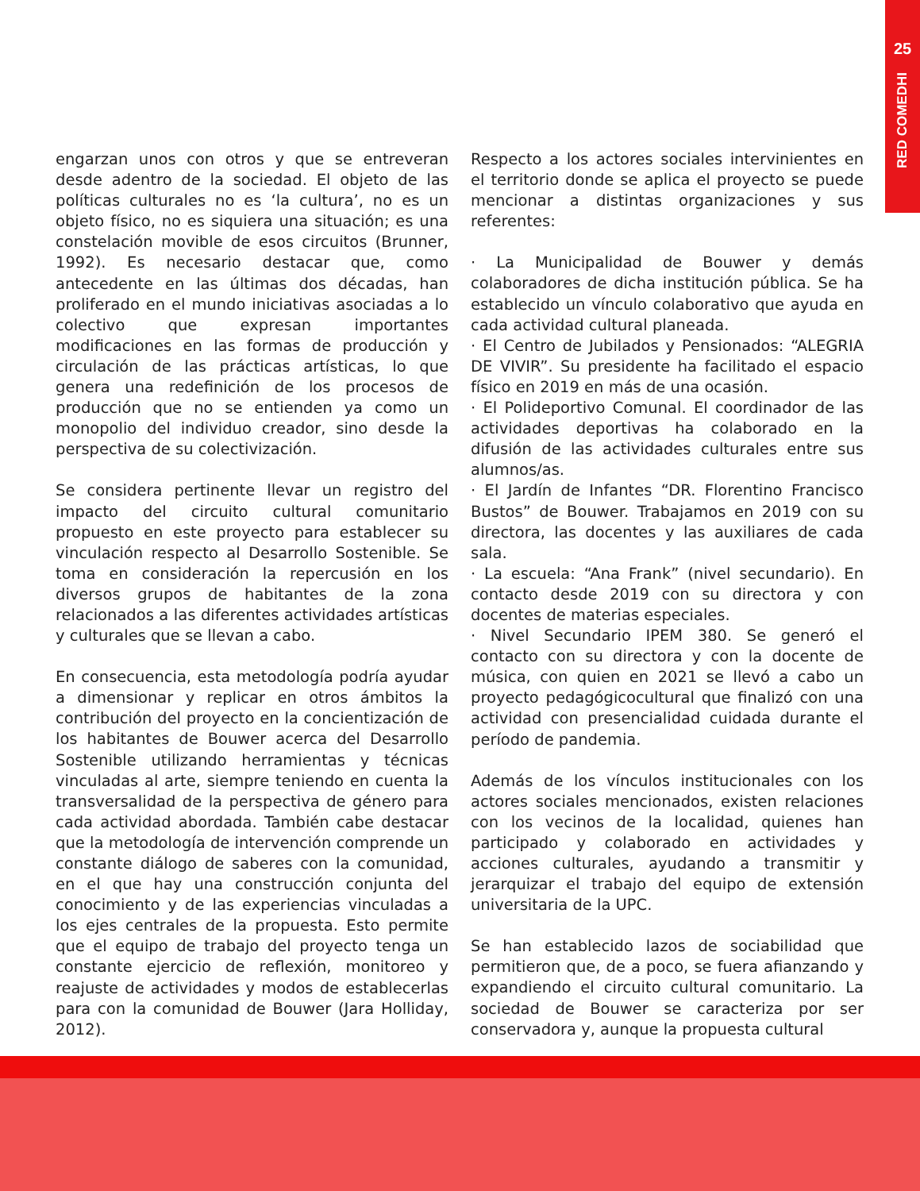25
RED COMEDHI
engarzan unos con otros y que se entreveran desde adentro de la sociedad. El objeto de las políticas culturales no es ‘la cultura’, no es un objeto físico, no es siquiera una situación; es una constelación movible de esos circuitos (Brunner, 1992). Es necesario destacar que, como antecedente en las últimas dos décadas, han proliferado en el mundo iniciativas asociadas a lo colectivo que expresan importantes modificaciones en las formas de producción y circulación de las prácticas artísticas, lo que genera una redefinición de los procesos de producción que no se entienden ya como un monopolio del individuo creador, sino desde la perspectiva de su colectivización.
Se considera pertinente llevar un registro del impacto del circuito cultural comunitario propuesto en este proyecto para establecer su vinculación respecto al Desarrollo Sostenible. Se toma en consideración la repercusión en los diversos grupos de habitantes de la zona relacionados a las diferentes actividades artísticas y culturales que se llevan a cabo.
En consecuencia, esta metodología podría ayudar a dimensionar y replicar en otros ámbitos la contribución del proyecto en la concientización de los habitantes de Bouwer acerca del Desarrollo Sostenible utilizando herramientas y técnicas vinculadas al arte, siempre teniendo en cuenta la transversalidad de la perspectiva de género para cada actividad abordada. También cabe destacar que la metodología de intervención comprende un constante diálogo de saberes con la comunidad, en el que hay una construcción conjunta del conocimiento y de las experiencias vinculadas a los ejes centrales de la propuesta. Esto permite que el equipo de trabajo del proyecto tenga un constante ejercicio de reflexión, monitoreo y reajuste de actividades y modos de establecerlas para con la comunidad de Bouwer (Jara Holliday, 2012).
Respecto a los actores sociales intervinientes en el territorio donde se aplica el proyecto se puede mencionar a distintas organizaciones y sus referentes:
· La Municipalidad de Bouwer y demás colaboradores de dicha institución pública. Se ha establecido un vínculo colaborativo que ayuda en cada actividad cultural planeada.
· El Centro de Jubilados y Pensionados: “ALEGRIA DE VIVIR”. Su presidente ha facilitado el espacio físico en 2019 en más de una ocasión.
· El Polideportivo Comunal. El coordinador de las actividades deportivas ha colaborado en la difusión de las actividades culturales entre sus alumnos/as.
· El Jardín de Infantes “DR. Florentino Francisco Bustos” de Bouwer. Trabajamos en 2019 con su directora, las docentes y las auxiliares de cada sala.
· La escuela: “Ana Frank” (nivel secundario). En contacto desde 2019 con su directora y con docentes de materias especiales.
· Nivel Secundario IPEM 380. Se generó el contacto con su directora y con la docente de música, con quien en 2021 se llevó a cabo un proyecto pedagógicocultural que finalizó con una actividad con presencialidad cuidada durante el período de pandemia.
Además de los vínculos institucionales con los actores sociales mencionados, existen relaciones con los vecinos de la localidad, quienes han participado y colaborado en actividades y acciones culturales, ayudando a transmitir y jerarquizar el trabajo del equipo de extensión universitaria de la UPC.
Se han establecido lazos de sociabilidad que permitieron que, de a poco, se fuera afianzando y expandiendo el circuito cultural comunitario. La sociedad de Bouwer se caracteriza por ser conservadora y, aunque la propuesta cultural